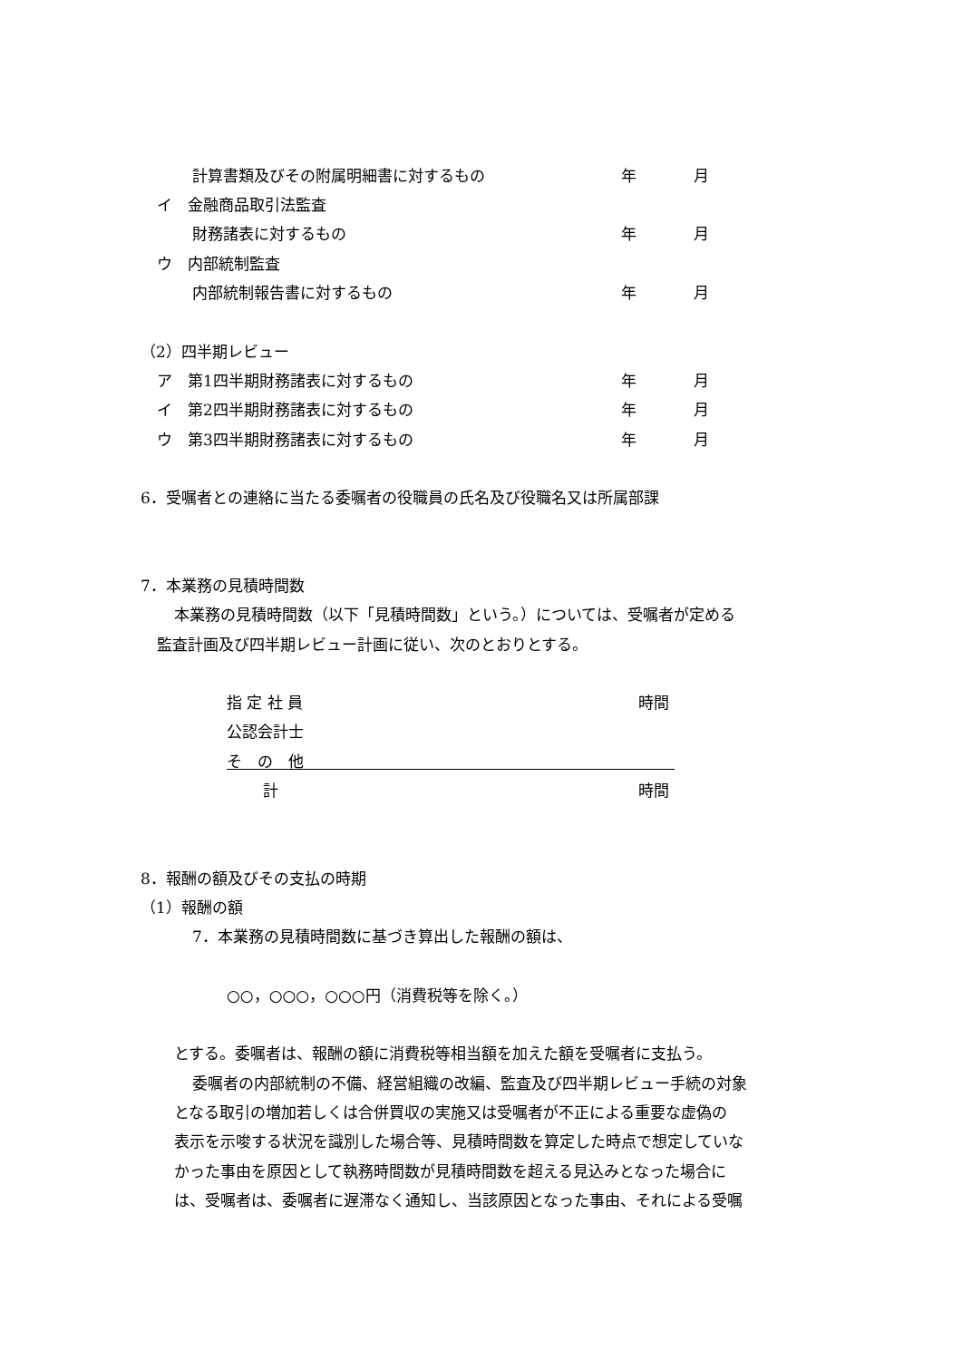計算書類及びその附属明細書に対するもの 年 月
イ　金融商品取引法監査
財務諸表に対するもの 年 月
ウ　内部統制監査
内部統制報告書に対するもの 年 月
（2）四半期レビュー
ア　第1四半期財務諸表に対するもの 年 月
イ　第2四半期財務諸表に対するもの 年 月
ウ　第3四半期財務諸表に対するもの 年 月
6．受嘱者との連絡に当たる委嘱者の役職員の氏名及び役職名又は所属部課
7．本業務の見積時間数
本業務の見積時間数（以下「見積時間数」という。）については、受嘱者が定める
監査計画及び四半期レビュー計画に従い、次のとおりとする。
指 定 社 員 時間
公認会計士
そ　の　他
計 時間
8．報酬の額及びその支払の時期
（1）報酬の額
7．本業務の見積時間数に基づき算出した報酬の額は、
○○，○○○，○○○円（消費税等を除く。）
とする。委嘱者は、報酬の額に消費税等相当額を加えた額を受嘱者に支払う。
委嘱者の内部統制の不備、経営組織の改編、監査及び四半期レビュー手続の対象
となる取引の増加若しくは合併買収の実施又は受嘱者が不正による重要な虚偽の
表示を示唆する状況を識別した場合等、見積時間数を算定した時点で想定していな
かった事由を原因として執務時間数が見積時間数を超える見込みとなった場合に
は、受嘱者は、委嘱者に遅滞なく通知し、当該原因となった事由、それによる受嘱